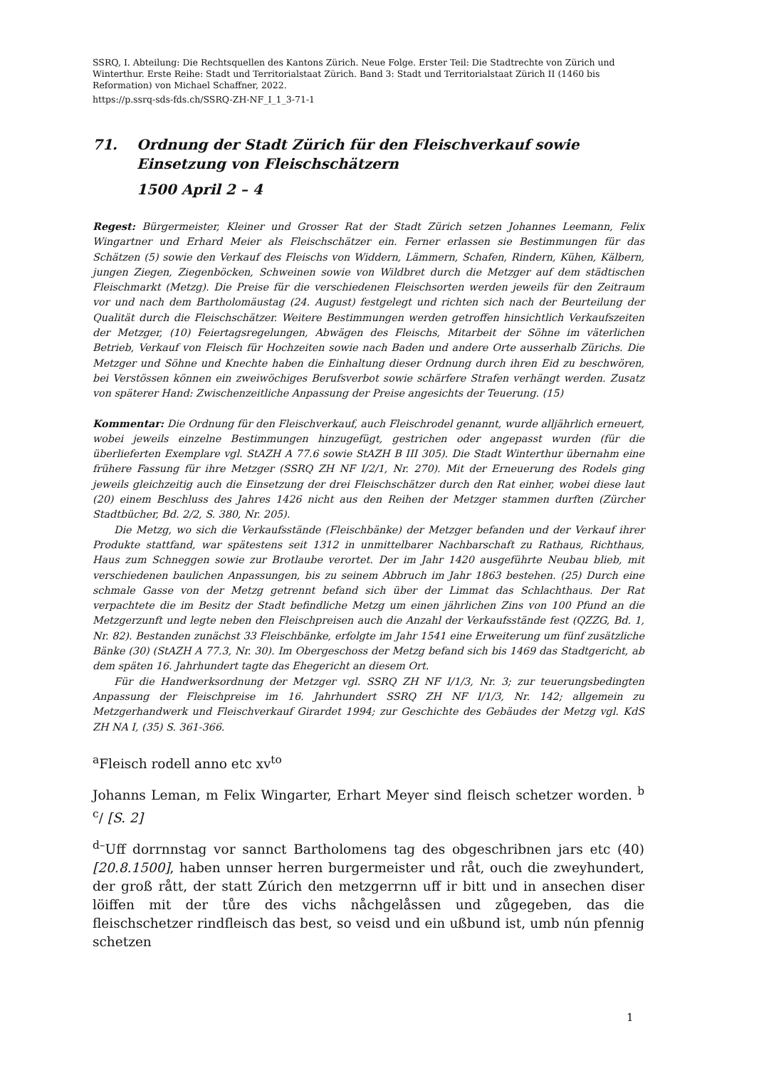SSRQ, I. Abteilung: Die Rechtsquellen des Kantons Zürich. Neue Folge. Erster Teil: Die Stadtrechte von Zürich und Winterthur. Erste Reihe: Stadt und Territorialstaat Zürich. Band 3: Stadt und Territorialstaat Zürich II (1460 bis Reformation) von Michael Schaffner, 2022.
https://p.ssrq-sds-fds.ch/SSRQ-ZH-NF_I_1_3-71-1
71. Ordnung der Stadt Zürich für den Fleischverkauf sowie Einsetzung von Fleischschätzern
1500 April 2 – 4
Regest: Bürgermeister, Kleiner und Grosser Rat der Stadt Zürich setzen Johannes Leemann, Felix Wingartner und Erhard Meier als Fleischschätzer ein. Ferner erlassen sie Bestimmungen für das Schätzen (5) sowie den Verkauf des Fleischs von Widdern, Lämmern, Schafen, Rindern, Kühen, Kälbern, jungen Ziegen, Ziegenböcken, Schweinen sowie von Wildbret durch die Metzger auf dem städtischen Fleischmarkt (Metzg). Die Preise für die verschiedenen Fleischsorten werden jeweils für den Zeitraum vor und nach dem Bartholomäustag (24. August) festgelegt und richten sich nach der Beurteilung der Qualität durch die Fleischschätzer. Weitere Bestimmungen werden getroffen hinsichtlich Verkaufszeiten der Metzger, (10) Feiertagsregelungen, Abwägen des Fleischs, Mitarbeit der Söhne im väterlichen Betrieb, Verkauf von Fleisch für Hochzeiten sowie nach Baden und andere Orte ausserhalb Zürichs. Die Metzger und Söhne und Knechte haben die Einhaltung dieser Ordnung durch ihren Eid zu beschwören, bei Verstössen können ein zweiwöchiges Berufsverbot sowie schärfere Strafen verhängt werden. Zusatz von späterer Hand: Zwischenzeitliche Anpassung der Preise angesichts der Teuerung. (15)
Kommentar: Die Ordnung für den Fleischverkauf, auch Fleischrodel genannt, wurde alljährlich erneuert, wobei jeweils einzelne Bestimmungen hinzugefügt, gestrichen oder angepasst wurden (für die überlieferten Exemplare vgl. StAZH A 77.6 sowie StAZH B III 305). Die Stadt Winterthur übernahm eine frühere Fassung für ihre Metzger (SSRQ ZH NF I/2/1, Nr. 270). Mit der Erneuerung des Rodels ging jeweils gleichzeitig auch die Einsetzung der drei Fleischschätzer durch den Rat einher, wobei diese laut (20) einem Beschluss des Jahres 1426 nicht aus den Reihen der Metzger stammen durften (Zürcher Stadtbücher, Bd. 2/2, S. 380, Nr. 205).
Die Metzg, wo sich die Verkaufsstände (Fleischbänke) der Metzger befanden und der Verkauf ihrer Produkte stattfand, war spätestens seit 1312 in unmittelbarer Nachbarschaft zu Rathaus, Richthaus, Haus zum Schneggen sowie zur Brotlaube verortet. Der im Jahr 1420 ausgeführte Neubau blieb, mit verschiedenen baulichen Anpassungen, bis zu seinem Abbruch im Jahr 1863 bestehen. (25) Durch eine schmale Gasse von der Metzg getrennt befand sich über der Limmat das Schlachthaus. Der Rat verpachtete die im Besitz der Stadt befindliche Metzg um einen jährlichen Zins von 100 Pfund an die Metzgerzunft und legte neben den Fleischpreisen auch die Anzahl der Verkaufsstände fest (QZZG, Bd. 1, Nr. 82). Bestanden zunächst 33 Fleischbänke, erfolgte im Jahr 1541 eine Erweiterung um fünf zusätzliche Bänke (30) (StAZH A 77.3, Nr. 30). Im Obergeschoss der Metzg befand sich bis 1469 das Stadtgericht, ab dem späten 16. Jahrhundert tagte das Ehegericht an diesem Ort.
Für die Handwerksordnung der Metzger vgl. SSRQ ZH NF I/1/3, Nr. 3; zur teuerungsbedingten Anpassung der Fleischpreise im 16. Jahrhundert SSRQ ZH NF I/1/3, Nr. 142; allgemein zu Metzgerhandwerk und Fleischverkauf Girardet 1994; zur Geschichte des Gebäudes der Metzg vgl. KdS ZH NA I, (35) S. 361-366.
<sup>a</sup> Fleisch rodell anno etc xv<sup>to</sup>
Johanns Leman, m Felix Wingarter, Erhart Meyer sind fleisch schetzer worden. <sup>b</sup> <sup>c</sup>/ [S. 2]
<sup>d–</sup>Uff dorrnnstag vor sannct Bartholomens tag des obgeschribnen jars etc (40) [20.8.1500], haben unnser herren burgermeister und råt, ouch die zweyhundert, der groß rått, der statt Zúrich den metzgerrnn uff ir bitt und in ansechen diser löiffen mit der tůre des vichs nåchgelåssen und zůgegeben, das die fleischschetzer rindfleisch das best, so veisd und ein ußbund ist, umb nún pfennig schetzen
1